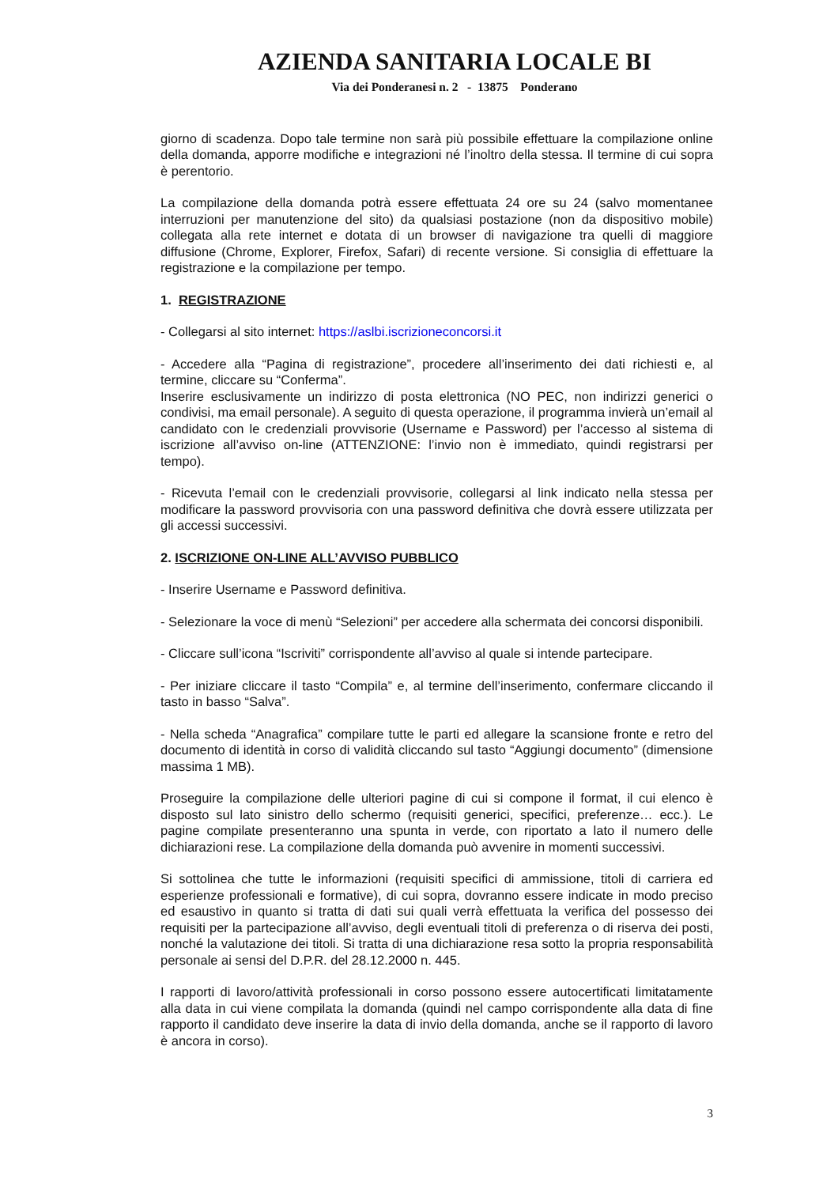AZIENDA SANITARIA LOCALE BI
Via dei Ponderanesi n. 2 - 13875 Ponderano
giorno di scadenza. Dopo tale termine non sarà più possibile effettuare la compilazione online della domanda, apporre modifiche e integrazioni né l’inoltro della stessa. Il termine di cui sopra è perentorio.
La compilazione della domanda potrà essere effettuata 24 ore su 24 (salvo momentanee interruzioni per manutenzione del sito) da qualsiasi postazione (non da dispositivo mobile) collegata alla rete internet e dotata di un browser di navigazione tra quelli di maggiore diffusione (Chrome, Explorer, Firefox, Safari) di recente versione. Si consiglia di effettuare la registrazione e la compilazione per tempo.
1. REGISTRAZIONE
- Collegarsi al sito internet: https://aslbi.iscrizioneconcorsi.it
- Accedere alla “Pagina di registrazione”, procedere all’inserimento dei dati richiesti e, al termine, cliccare su “Conferma”.
Inserire esclusivamente un indirizzo di posta elettronica (NO PEC, non indirizzi generici o condivisi, ma email personale). A seguito di questa operazione, il programma invierà un’email al candidato con le credenziali provvisorie (Username e Password) per l’accesso al sistema di iscrizione all’avviso on-line (ATTENZIONE: l’invio non è immediato, quindi registrarsi per tempo).
- Ricevuta l’email con le credenziali provvisorie, collegarsi al link indicato nella stessa per modificare la password provvisoria con una password definitiva che dovrà essere utilizzata per gli accessi successivi.
2. ISCRIZIONE ON-LINE ALL’AVVISO PUBBLICO
- Inserire Username e Password definitiva.
- Selezionare la voce di menù “Selezioni” per accedere alla schermata dei concorsi disponibili.
- Cliccare sull’icona “Iscriviti” corrispondente all’avviso al quale si intende partecipare.
- Per iniziare cliccare il tasto “Compila” e, al termine dell’inserimento, confermare cliccando il tasto in basso “Salva”.
- Nella scheda “Anagrafica” compilare tutte le parti ed allegare la scansione fronte e retro del documento di identità in corso di validità cliccando sul tasto “Aggiungi documento” (dimensione massima 1 MB).
Proseguire la compilazione delle ulteriori pagine di cui si compone il format, il cui elenco è disposto sul lato sinistro dello schermo (requisiti generici, specifici, preferenze… ecc.). Le pagine compilate presenteranno una spunta in verde, con riportato a lato il numero delle dichiarazioni rese. La compilazione della domanda può avvenire in momenti successivi.
Si sottolinea che tutte le informazioni (requisiti specifici di ammissione, titoli di carriera ed esperienze professionali e formative), di cui sopra, dovranno essere indicate in modo preciso ed esaustivo in quanto si tratta di dati sui quali verrà effettuata la verifica del possesso dei requisiti per la partecipazione all’avviso, degli eventuali titoli di preferenza o di riserva dei posti, nonché la valutazione dei titoli. Si tratta di una dichiarazione resa sotto la propria responsabilità personale ai sensi del D.P.R. del 28.12.2000 n. 445.
I rapporti di lavoro/attività professionali in corso possono essere autocertificati limitatamente alla data in cui viene compilata la domanda (quindi nel campo corrispondente alla data di fine rapporto il candidato deve inserire la data di invio della domanda, anche se il rapporto di lavoro è ancora in corso).
3